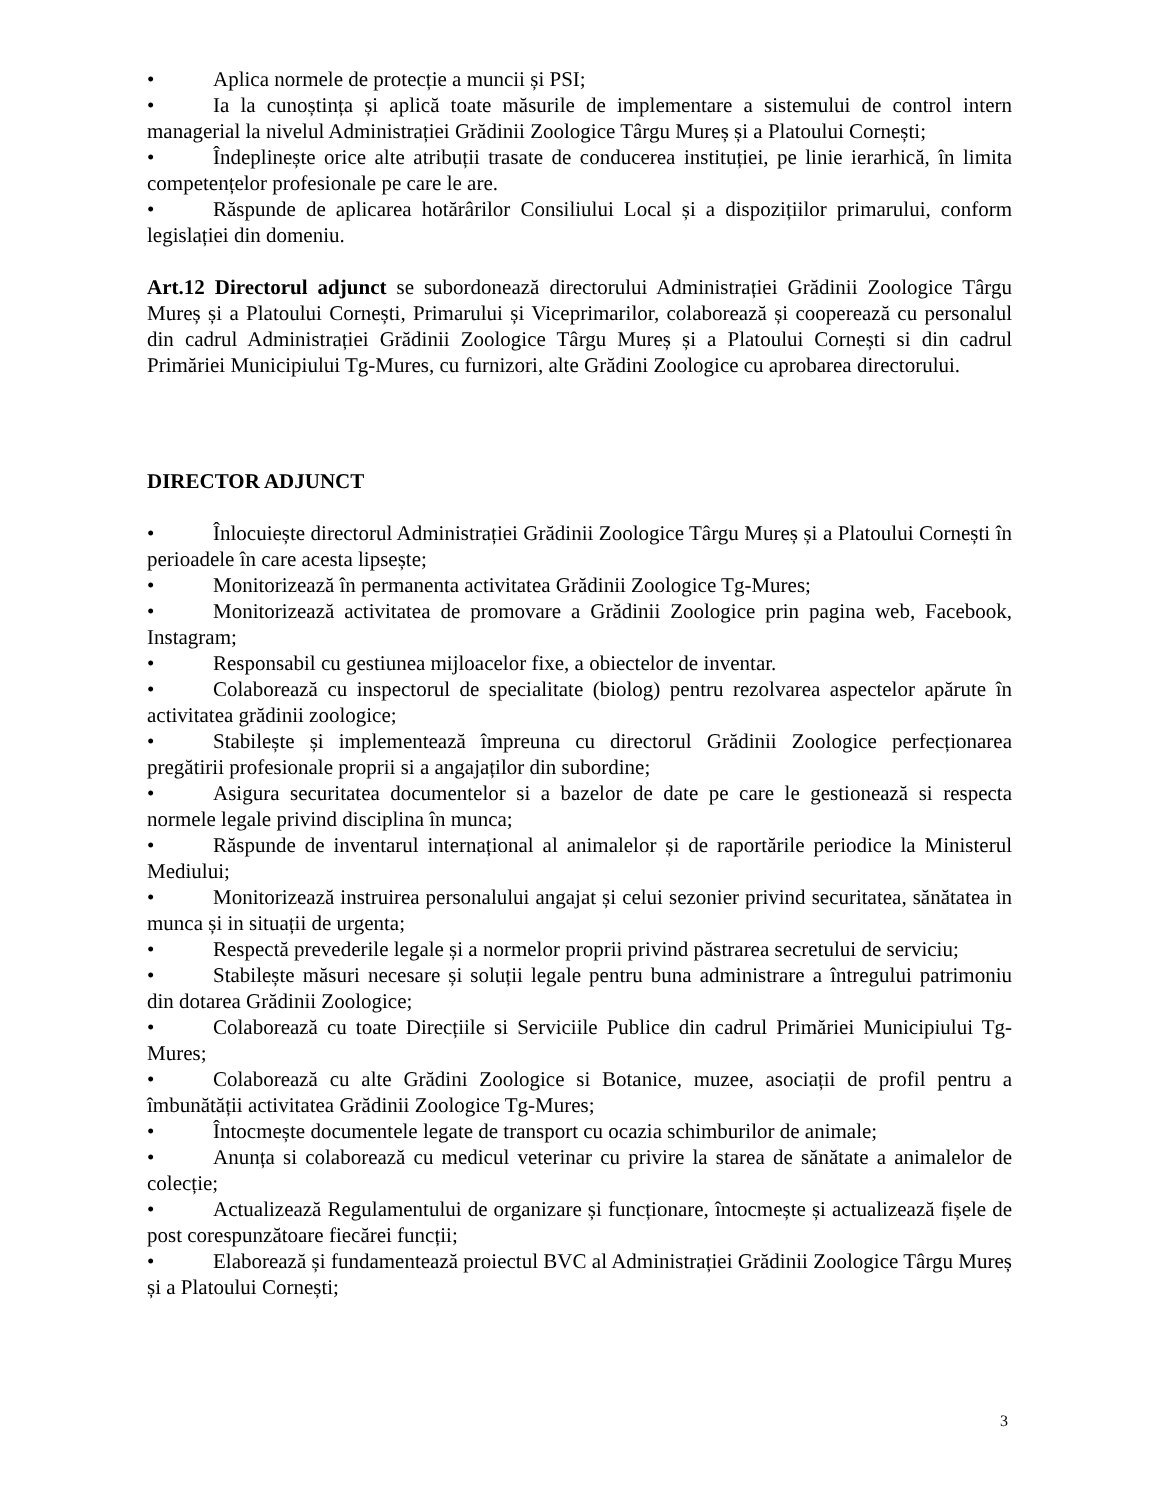• Aplica normele de protecție a muncii și PSI;
• Ia la cunoștința și aplică toate măsurile de implementare a sistemului de control intern managerial la nivelul Administrației Grădinii Zoologice Târgu Mureș și a Platoului Cornești;
• Îndeplinește orice alte atribuții trasate de conducerea instituției, pe linie ierarhică, în limita competențelor profesionale pe care le are.
• Răspunde de aplicarea hotărârilor Consiliului Local și a dispozițiilor primarului, conform legislației din domeniu.
Art.12 Directorul adjunct se subordonează directorului Administrației Grădinii Zoologice Târgu Mureș și a Platoului Cornești, Primarului și Viceprimarilor, colaborează și cooperează cu personalul din cadrul Administrației Grădinii Zoologice Târgu Mureș și a Platoului Cornești si din cadrul Primăriei Municipiului Tg-Mures, cu furnizori, alte Grădini Zoologice cu aprobarea directorului.
DIRECTOR ADJUNCT
• Înlocuiește directorul Administrației Grădinii Zoologice Târgu Mureș și a Platoului Cornești în perioadele în care acesta lipsește;
• Monitorizează în permanenta activitatea Grădinii Zoologice Tg-Mures;
• Monitorizează activitatea de promovare a Grădinii Zoologice prin pagina web, Facebook, Instagram;
• Responsabil cu gestiunea mijloacelor fixe, a obiectelor de inventar.
• Colaborează cu inspectorul de specialitate (biolog) pentru rezolvarea aspectelor apărute în activitatea grădinii zoologice;
• Stabilește și implementează împreuna cu directorul Grădinii Zoologice perfecționarea pregătirii profesionale proprii si a angajaților din subordine;
• Asigura securitatea documentelor si a bazelor de date pe care le gestionează si respecta normele legale privind disciplina în munca;
• Răspunde de inventarul internațional al animalelor și de raportările periodice la Ministerul Mediului;
• Monitorizează instruirea personalului angajat și celui sezonier privind securitatea, sănătatea in munca și in situații de urgenta;
• Respectă prevederile legale și a normelor proprii privind păstrarea secretului de serviciu;
• Stabilește măsuri necesare și soluții legale pentru buna administrare a întregului patrimoniu din dotarea Grădinii Zoologice;
• Colaborează cu toate Direcțiile si Serviciile Publice din cadrul Primăriei Municipiului Tg-Mures;
• Colaborează cu alte Grădini Zoologice si Botanice, muzee, asociații de profil pentru a îmbunătății activitatea Grădinii Zoologice Tg-Mures;
• Întocmește documentele legate de transport cu ocazia schimburilor de animale;
• Anunța si colaborează cu medicul veterinar cu privire la starea de sănătate a animalelor de colecție;
• Actualizează Regulamentului de organizare și funcționare, întocmește și actualizează fișele de post corespunzătoare fiecărei funcții;
• Elaborează și fundamentează proiectul BVC al Administrației Grădinii Zoologice Târgu Mureș și a Platoului Cornești;
3